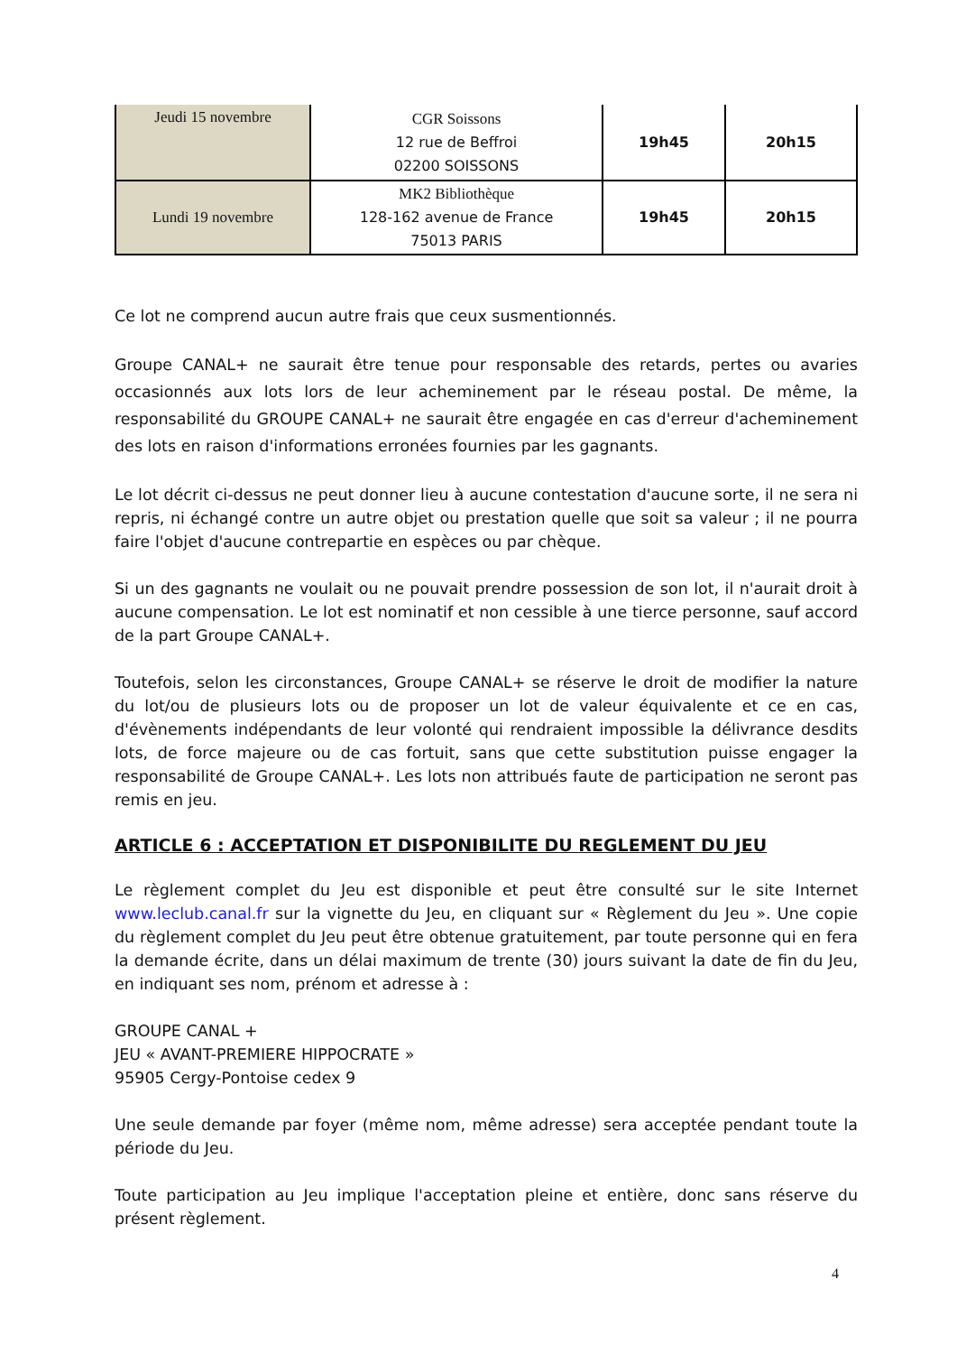| Jeudi 15 novembre | CGR Soissons 12 rue de Beffroi 02200 SOISSONS | 19h45 | 20h15 |
| Lundi 19 novembre | MK2 Bibliothèque 128-162 avenue de France 75013 PARIS | 19h45 | 20h15 |
Ce lot ne comprend aucun autre frais que ceux susmentionnés.
Groupe CANAL+ ne saurait être tenue pour responsable des retards, pertes ou avaries occasionnés aux lots lors de leur acheminement par le réseau postal. De même, la responsabilité du GROUPE CANAL+ ne saurait être engagée en cas d'erreur d'acheminement des lots en raison d'informations erronées fournies par les gagnants.
Le lot décrit ci-dessus ne peut donner lieu à aucune contestation d'aucune sorte, il ne sera ni repris, ni échangé contre un autre objet ou prestation quelle que soit sa valeur ; il ne pourra faire l'objet d'aucune contrepartie en espèces ou par chèque.
Si un des gagnants ne voulait ou ne pouvait prendre possession de son lot, il n'aurait droit à aucune compensation. Le lot est nominatif et non cessible à une tierce personne, sauf accord de la part Groupe CANAL+.
Toutefois, selon les circonstances, Groupe CANAL+ se réserve le droit de modifier la nature du lot/ou de plusieurs lots ou de proposer un lot de valeur équivalente et ce en cas, d'évènements indépendants de leur volonté qui rendraient impossible la délivrance desdits lots, de force majeure ou de cas fortuit, sans que cette substitution puisse engager la responsabilité de Groupe CANAL+. Les lots non attribués faute de participation ne seront pas remis en jeu.
ARTICLE 6 : ACCEPTATION ET DISPONIBILITE DU REGLEMENT DU JEU
Le règlement complet du Jeu est disponible et peut être consulté sur le site Internet www.leclub.canal.fr sur la vignette du Jeu, en cliquant sur « Règlement du Jeu ». Une copie du règlement complet du Jeu peut être obtenue gratuitement, par toute personne qui en fera la demande écrite, dans un délai maximum de trente (30) jours suivant la date de fin du Jeu, en indiquant ses nom, prénom et adresse à :
GROUPE CANAL +
JEU « AVANT-PREMIERE HIPPOCRATE »
95905 Cergy-Pontoise cedex 9
Une seule demande par foyer (même nom, même adresse) sera acceptée pendant toute la période du Jeu.
Toute participation au Jeu implique l'acceptation pleine et entière, donc sans réserve du présent règlement.
4